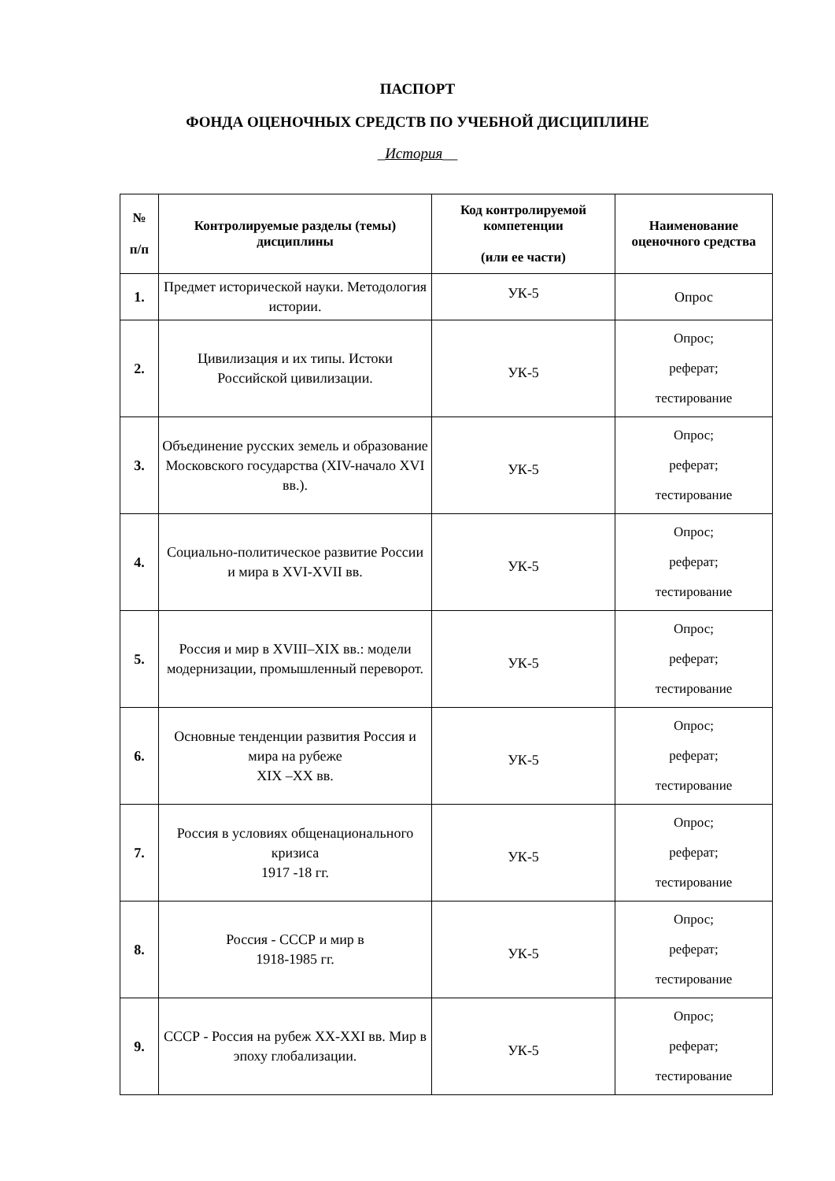ПАСПОРТ
ФОНДА ОЦЕНОЧНЫХ СРЕДСТВ ПО УЧЕБНОЙ ДИСЦИПЛИНЕ
_История__
| № п/п | Контролируемые разделы (темы) дисциплины | Код контролируемой компетенции (или ее части) | Наименование оценочного средства |
| --- | --- | --- | --- |
| 1. | Предмет исторической науки. Методология истории. | УК-5 | Опрос |
| 2. | Цивилизация и их типы. Истоки Российской цивилизации. | УК-5 | Опрос; реферат; тестирование |
| 3. | Объединение русских земель и образование Московского государства (XIV-начало XVI вв.). | УК-5 | Опрос; реферат; тестирование |
| 4. | Социально-политическое развитие России и мира в XVI-XVII вв. | УК-5 | Опрос; реферат; тестирование |
| 5. | Россия и мир в XVIII–XIX вв.: модели модернизации, промышленный переворот. | УК-5 | Опрос; реферат; тестирование |
| 6. | Основные тенденции развития Россия и мира на рубеже XIX –XX вв. | УК-5 | Опрос; реферат; тестирование |
| 7. | Россия в условиях общенационального кризиса 1917 -18 гг. | УК-5 | Опрос; реферат; тестирование |
| 8. | Россия - СССР и мир в 1918-1985 гг. | УК-5 | Опрос; реферат; тестирование |
| 9. | СССР - Россия на рубеж XX-XXI вв. Мир в эпоху глобализации. | УК-5 | Опрос; реферат; тестирование |